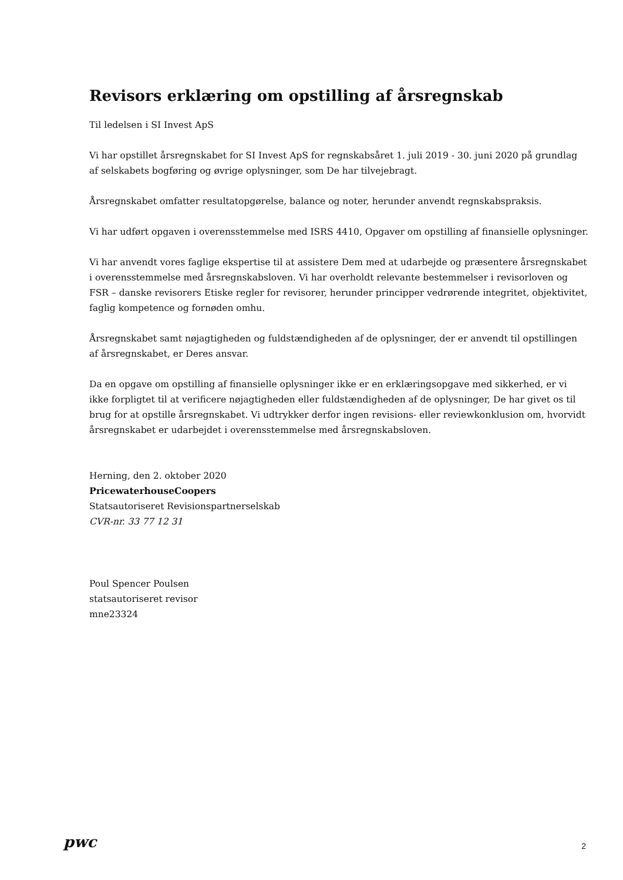Revisors erklæring om opstilling af årsregnskab
Til ledelsen i SI Invest ApS
Vi har opstillet årsregnskabet for SI Invest ApS for regnskabsåret 1. juli 2019 - 30. juni 2020 på grundlag af selskabets bogføring og øvrige oplysninger, som De har tilvejebragt.
Årsregnskabet omfatter resultatopgørelse, balance og noter, herunder anvendt regnskabspraksis.
Vi har udført opgaven i overensstemmelse med ISRS 4410, Opgaver om opstilling af finansielle oplysninger.
Vi har anvendt vores faglige ekspertise til at assistere Dem med at udarbejde og præsentere årsregnskabet i overensstemmelse med årsregnskabsloven. Vi har overholdt relevante bestemmelser i revisorloven og FSR – danske revisorers Etiske regler for revisorer, herunder principper vedrørende integritet, objektivitet, faglig kompetence og fornøden omhu.
Årsregnskabet samt nøjagtigheden og fuldstændigheden af de oplysninger, der er anvendt til opstillingen af årsregnskabet, er Deres ansvar.
Da en opgave om opstilling af finansielle oplysninger ikke er en erklæringsopgave med sikkerhed, er vi ikke forpligtet til at verificere nøjagtigheden eller fuldstændigheden af de oplysninger, De har givet os til brug for at opstille årsregnskabet. Vi udtrykker derfor ingen revisions- eller reviewkonklusion om, hvorvidt årsregnskabet er udarbejdet i overensstemmelse med årsregnskabsloven.
Herning, den 2. oktober 2020
PricewaterhouseCoopers
Statsautoriseret Revisionspartnerselskab
CVR-nr. 33 77 12 31
Poul Spencer Poulsen
statsautoriseret revisor
mne23324
pwc
2